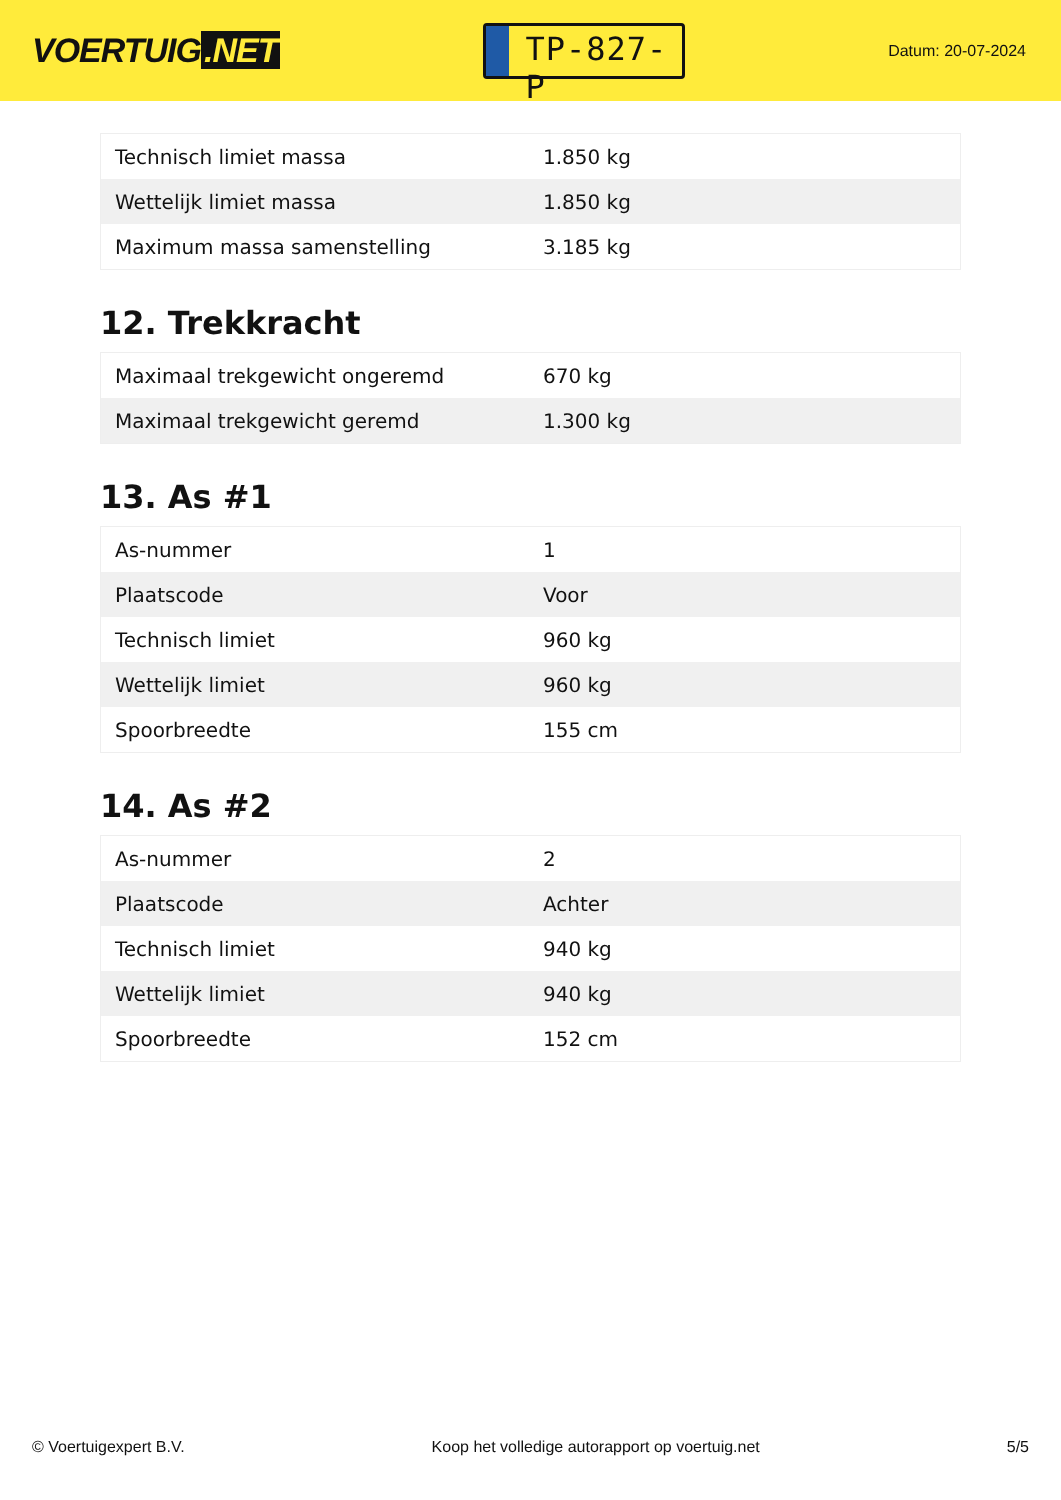VOERTUIG.NET
TP-827-P
Datum: 20-07-2024
| Technisch limiet massa | 1.850 kg |
| Wettelijk limiet massa | 1.850 kg |
| Maximum massa samenstelling | 3.185 kg |
12. Trekkracht
| Maximaal trekgewicht ongeremd | 670 kg |
| Maximaal trekgewicht geremd | 1.300 kg |
13. As #1
| As-nummer | 1 |
| Plaatscode | Voor |
| Technisch limiet | 960 kg |
| Wettelijk limiet | 960 kg |
| Spoorbreedte | 155 cm |
14. As #2
| As-nummer | 2 |
| Plaatscode | Achter |
| Technisch limiet | 940 kg |
| Wettelijk limiet | 940 kg |
| Spoorbreedte | 152 cm |
© Voertuigexpert B.V. Koop het volledige autorapport op voertuig.net 5/5